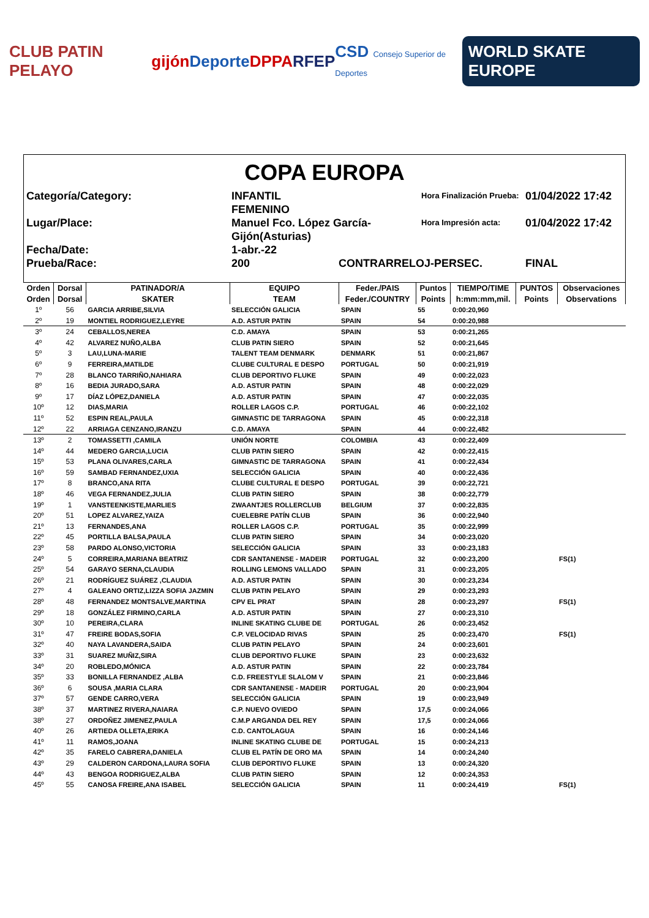CLUB PATIN PELAYO gijón Deporte DPPA RFEP CSD Consejo Superior de Deportes WORLD SKATE EUROPE
COPA EUROPA
Categoría/Category:
INFANTIL FEMENINO
Hora Finalización Prueba:
01/04/2022 17:42
Lugar/Place:
Manuel Fco. López García-Gijón(Asturias)
Hora Impresión acta:
01/04/2022 17:42
Fecha/Date:
1-abr.-22
Prueba/Race:
200
CONTRARRELOJ-PERSEC.
FINAL
| Orden | Dorsal | PATINADOR/A | EQUIPO | Feder./PAIS | Puntos | TIEMPO/TIME | PUNTOS | Observaciones |
| --- | --- | --- | --- | --- | --- | --- | --- | --- |
| Orden | Dorsal | SKATER | TEAM | Feder./COUNTRY | Points | h:mm:mm,mil. | Points | Observations |
| 1º | 56 | GARCIA ARRIBE,SILVIA | SELECCIÓN GALICIA | SPAIN | 55 | 0:00:20,960 | | |
| 2º | 19 | MONTIEL RODRIGUEZ,LEYRE | A.D. ASTUR PATIN | SPAIN | 54 | 0:00:20,988 | | |
| 3º | 24 | CEBALLOS,NEREA | C.D. AMAYA | SPAIN | 53 | 0:00:21,265 | | |
| 4º | 42 | ALVAREZ NUÑO,ALBA | CLUB PATIN SIERO | SPAIN | 52 | 0:00:21,645 | | |
| 5º | 3 | LAU,LUNA-MARIE | TALENT TEAM DENMARK | DENMARK | 51 | 0:00:21,867 | | |
| 6º | 9 | FERREIRA,MATILDE | CLUBE CULTURAL E DESPO | PORTUGAL | 50 | 0:00:21,919 | | |
| 7º | 28 | BLANCO TARRIÑO,NAHIARA | CLUB DEPORTIVO FLUKE | SPAIN | 49 | 0:00:22,023 | | |
| 8º | 16 | BEDIA JURADO,SARA | A.D. ASTUR PATIN | SPAIN | 48 | 0:00:22,029 | | |
| 9º | 17 | DÍAZ LÓPEZ,DANIELA | A.D. ASTUR PATIN | SPAIN | 47 | 0:00:22,035 | | |
| 10º | 12 | DIAS,MARIA | ROLLER LAGOS C.P. | PORTUGAL | 46 | 0:00:22,102 | | |
| 11º | 52 | ESPIN REAL,PAULA | GIMNASTIC DE TARRAGONA | SPAIN | 45 | 0:00:22,318 | | |
| 12º | 22 | ARRIAGA CENZANO,IRANZU | C.D. AMAYA | SPAIN | 44 | 0:00:22,482 | | |
| 13º | 2 | TOMASSETTI ,CAMILA | UNIÓN NORTE | COLOMBIA | 43 | 0:00:22,409 | | |
| 14º | 44 | MEDERO GARCIA,LUCIA | CLUB PATIN SIERO | SPAIN | 42 | 0:00:22,415 | | |
| 15º | 53 | PLANA OLIVARES,CARLA | GIMNASTIC DE TARRAGONA | SPAIN | 41 | 0:00:22,434 | | |
| 16º | 59 | SAMBAD FERNANDEZ,UXIA | SELECCIÓN GALICIA | SPAIN | 40 | 0:00:22,436 | | |
| 17º | 8 | BRANCO,ANA RITA | CLUBE CULTURAL E DESPO | PORTUGAL | 39 | 0:00:22,721 | | |
| 18º | 46 | VEGA FERNANDEZ,JULIA | CLUB PATIN SIERO | SPAIN | 38 | 0:00:22,779 | | |
| 19º | 1 | VANSTEENKISTE,MARLIES | ZWAANTJES ROLLERCLUB | BELGIUM | 37 | 0:00:22,835 | | |
| 20º | 51 | LOPEZ ALVAREZ,YAIZA | CUELEBRE PATÍN CLUB | SPAIN | 36 | 0:00:22,940 | | |
| 21º | 13 | FERNANDES,ANA | ROLLER LAGOS C.P. | PORTUGAL | 35 | 0:00:22,999 | | |
| 22º | 45 | PORTILLA BALSA,PAULA | CLUB PATIN SIERO | SPAIN | 34 | 0:00:23,020 | | |
| 23º | 58 | PARDO ALONSO,VICTORIA | SELECCIÓN GALICIA | SPAIN | 33 | 0:00:23,183 | | |
| 24º | 5 | CORREIRA,MARIANA BEATRIZ | CDR SANTANENSE - MADEIR | PORTUGAL | 32 | 0:00:23,200 | | FS(1) |
| 25º | 54 | GARAYO SERNA,CLAUDIA | ROLLING LEMONS VALLADO | SPAIN | 31 | 0:00:23,205 | | |
| 26º | 21 | RODRÍGUEZ SUÁREZ ,CLAUDIA | A.D. ASTUR PATIN | SPAIN | 30 | 0:00:23,234 | | |
| 27º | 4 | GALEANO ORTIZ,LIZZA SOFIA JAZMIN | CLUB PATIN PELAYO | SPAIN | 29 | 0:00:23,293 | | |
| 28º | 48 | FERNANDEZ MONTSALVE,MARTINA | CPV EL PRAT | SPAIN | 28 | 0:00:23,297 | | FS(1) |
| 29º | 18 | GONZÁLEZ FIRMINO,CARLA | A.D. ASTUR PATIN | SPAIN | 27 | 0:00:23,310 | | |
| 30º | 10 | PEREIRA,CLARA | INLINE SKATING CLUBE DE | PORTUGAL | 26 | 0:00:23,452 | | |
| 31º | 47 | FREIRE BODAS,SOFIA | C.P. VELOCIDAD RIVAS | SPAIN | 25 | 0:00:23,470 | | FS(1) |
| 32º | 40 | NAYA LAVANDERA,SAIDA | CLUB PATIN PELAYO | SPAIN | 24 | 0:00:23,601 | | |
| 33º | 31 | SUAREZ MUÑIZ,SIRA | CLUB DEPORTIVO FLUKE | SPAIN | 23 | 0:00:23,632 | | |
| 34º | 20 | ROBLEDO,MÓNICA | A.D. ASTUR PATIN | SPAIN | 22 | 0:00:23,784 | | |
| 35º | 33 | BONILLA FERNANDEZ ,ALBA | C.D. FREESTYLE SLALOM V | SPAIN | 21 | 0:00:23,846 | | |
| 36º | 6 | SOUSA ,MARIA CLARA | CDR SANTANENSE - MADEIR | PORTUGAL | 20 | 0:00:23,904 | | |
| 37º | 57 | GENDE CARRO,VERA | SELECCIÓN GALICIA | SPAIN | 19 | 0:00:23,949 | | |
| 38º | 37 | MARTINEZ RIVERA,NAIARA | C.P. NUEVO OVIEDO | SPAIN | 17,5 | 0:00:24,066 | | |
| 38º | 27 | ORDOÑEZ JIMENEZ,PAULA | C.M.P ARGANDA DEL REY | SPAIN | 17,5 | 0:00:24,066 | | |
| 40º | 26 | ARTIEDA OLLETA,ERIKA | C.D. CANTOLAGUA | SPAIN | 16 | 0:00:24,146 | | |
| 41º | 11 | RAMOS,JOANA | INLINE SKATING CLUBE DE | PORTUGAL | 15 | 0:00:24,213 | | |
| 42º | 35 | FARELO CABRERA,DANIELA | CLUB EL PATÍN DE ORO MA | SPAIN | 14 | 0:00:24,240 | | |
| 43º | 29 | CALDERON CARDONA,LAURA SOFIA | CLUB DEPORTIVO FLUKE | SPAIN | 13 | 0:00:24,320 | | |
| 44º | 43 | BENGOA RODRIGUEZ,ALBA | CLUB PATIN SIERO | SPAIN | 12 | 0:00:24,353 | | |
| 45º | 55 | CANOSA FREIRE,ANA ISABEL | SELECCIÓN GALICIA | SPAIN | 11 | 0:00:24,419 | | FS(1) |